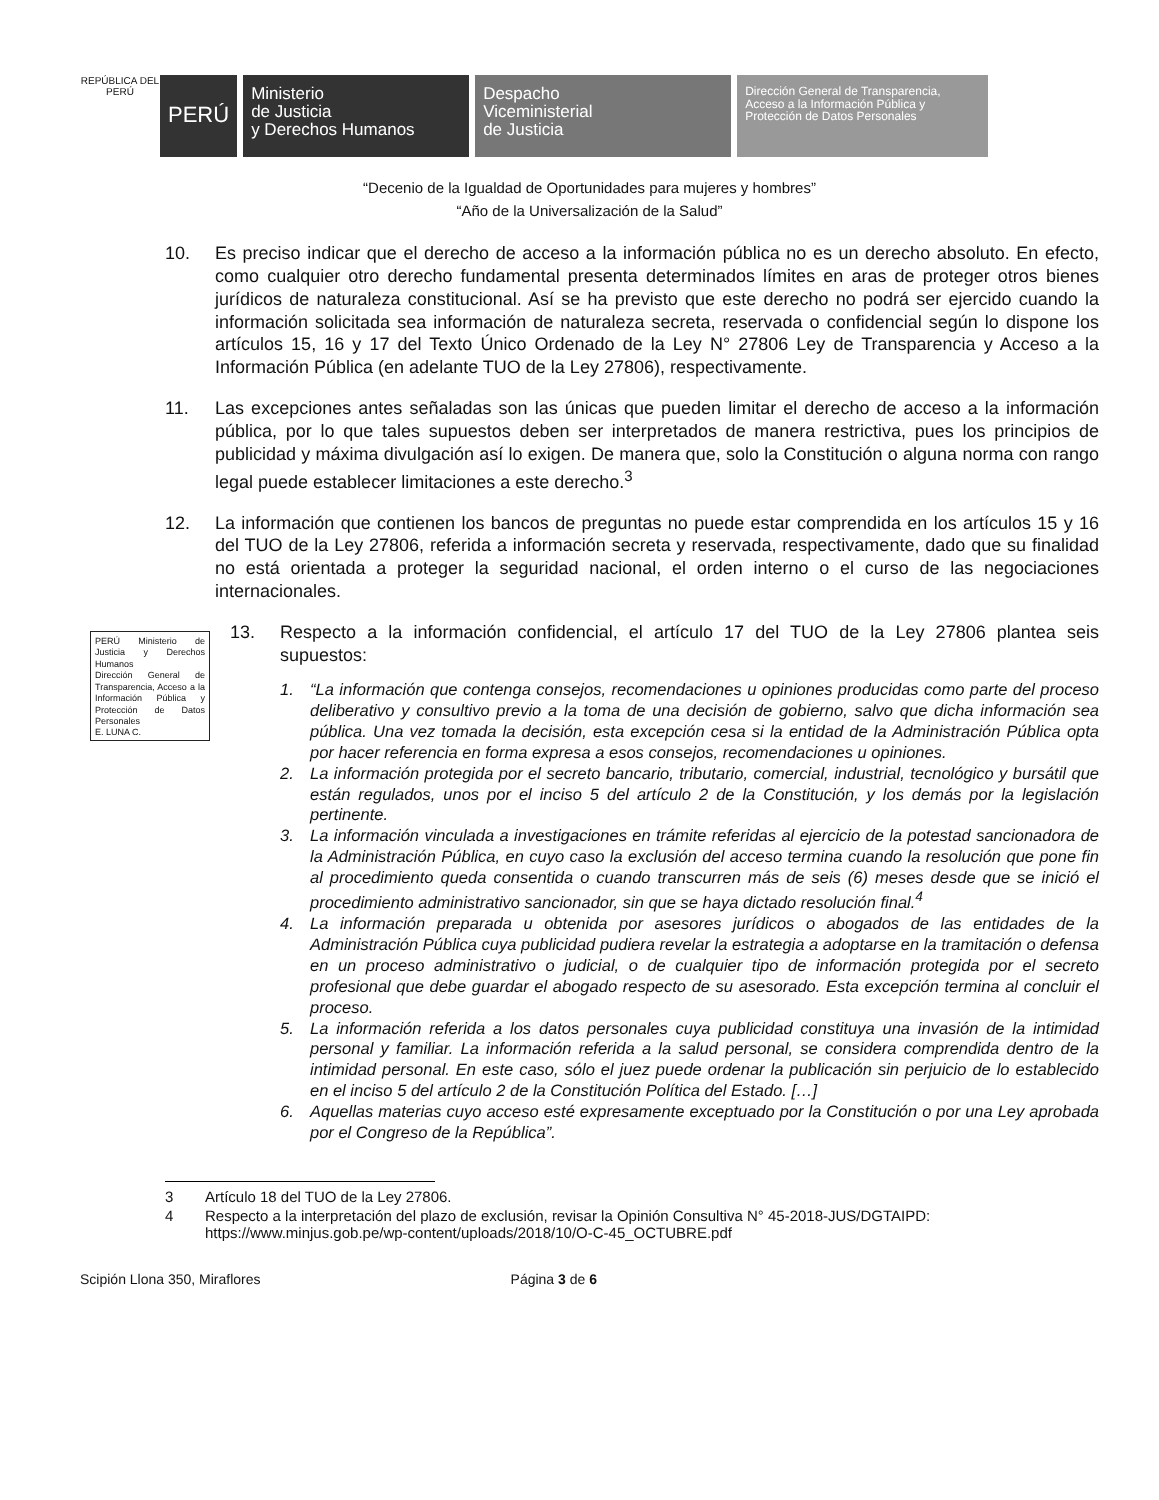REPÚBLICA DEL PERÚ
PERÚ
Ministerio
de Justicia
y Derechos Humanos
Despacho
Viceministerial
de Justicia
Dirección General de Transparencia, Acceso a la Información Pública y Protección de Datos Personales
“Decenio de la Igualdad de Oportunidades para mujeres y hombres”
“Año de la Universalización de la Salud”
10. Es preciso indicar que el derecho de acceso a la información pública no es un derecho absoluto. En efecto, como cualquier otro derecho fundamental presenta determinados límites en aras de proteger otros bienes jurídicos de naturaleza constitucional. Así se ha previsto que este derecho no podrá ser ejercido cuando la información solicitada sea información de naturaleza secreta, reservada o confidencial según lo dispone los artículos 15, 16 y 17 del Texto Único Ordenado de la Ley N° 27806 Ley de Transparencia y Acceso a la Información Pública (en adelante TUO de la Ley 27806), respectivamente.
11. Las excepciones antes señaladas son las únicas que pueden limitar el derecho de acceso a la información pública, por lo que tales supuestos deben ser interpretados de manera restrictiva, pues los principios de publicidad y máxima divulgación así lo exigen. De manera que, solo la Constitución o alguna norma con rango legal puede establecer limitaciones a este derecho.<sup>3</sup>
12. La información que contienen los bancos de preguntas no puede estar comprendida en los artículos 15 y 16 del TUO de la Ley 27806, referida a información secreta y reservada, respectivamente, dado que su finalidad no está orientada a proteger la seguridad nacional, el orden interno o el curso de las negociaciones internacionales.
PERÚ Ministerio de Justicia y Derechos Humanos
Dirección General de Transparencia, Acceso a la Información Pública y Protección de Datos Personales
E. LUNA C.
13. Respecto a la información confidencial, el artículo 17 del TUO de la Ley 27806 plantea seis supuestos:
1. “La información que contenga consejos, recomendaciones u opiniones producidas como parte del proceso deliberativo y consultivo previo a la toma de una decisión de gobierno, salvo que dicha información sea pública. Una vez tomada la decisión, esta excepción cesa si la entidad de la Administración Pública opta por hacer referencia en forma expresa a esos consejos, recomendaciones u opiniones.
2. La información protegida por el secreto bancario, tributario, comercial, industrial, tecnológico y bursátil que están regulados, unos por el inciso 5 del artículo 2 de la Constitución, y los demás por la legislación pertinente.
3. La información vinculada a investigaciones en trámite referidas al ejercicio de la potestad sancionadora de la Administración Pública, en cuyo caso la exclusión del acceso termina cuando la resolución que pone fin al procedimiento queda consentida o cuando transcurren más de seis (6) meses desde que se inició el procedimiento administrativo sancionador, sin que se haya dictado resolución final.<sup>4</sup>
4. La información preparada u obtenida por asesores jurídicos o abogados de las entidades de la Administración Pública cuya publicidad pudiera revelar la estrategia a adoptarse en la tramitación o defensa en un proceso administrativo o judicial, o de cualquier tipo de información protegida por el secreto profesional que debe guardar el abogado respecto de su asesorado. Esta excepción termina al concluir el proceso.
5. La información referida a los datos personales cuya publicidad constituya una invasión de la intimidad personal y familiar. La información referida a la salud personal, se considera comprendida dentro de la intimidad personal. En este caso, sólo el juez puede ordenar la publicación sin perjuicio de lo establecido en el inciso 5 del artículo 2 de la Constitución Política del Estado. […]
6. Aquellas materias cuyo acceso esté expresamente exceptuado por la Constitución o por una Ley aprobada por el Congreso de la República”.
3 Artículo 18 del TUO de la Ley 27806.
4 Respecto a la interpretación del plazo de exclusión, revisar la Opinión Consultiva N° 45-2018-JUS/DGTAIPD: https://www.minjus.gob.pe/wp-content/uploads/2018/10/O-C-45_OCTUBRE.pdf
Scipión Llona 350, Miraflores Página 3 de 6